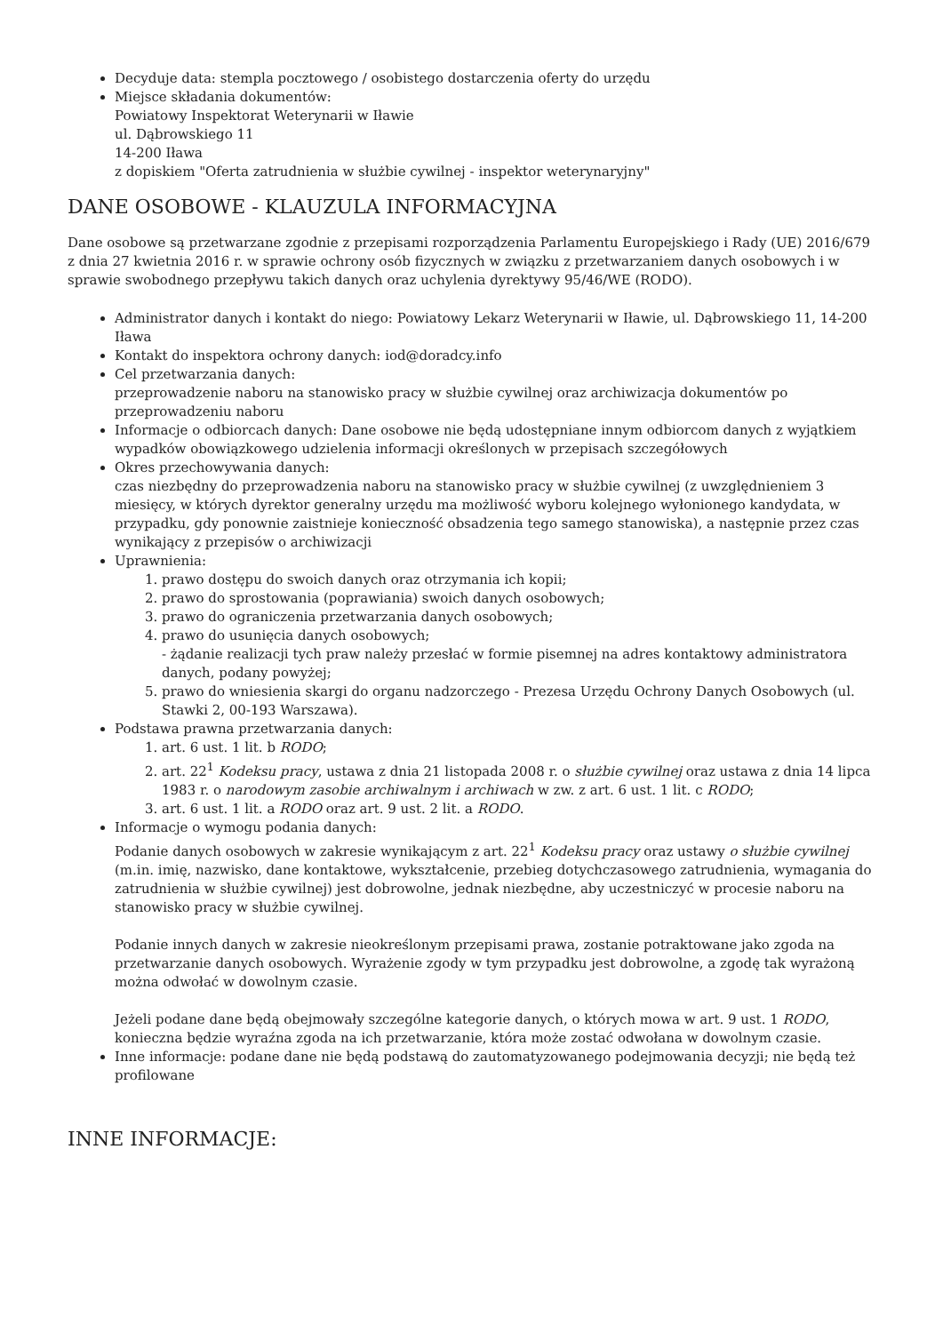Decyduje data: stempla pocztowego / osobistego dostarczenia oferty do urzędu
Miejsce składania dokumentów:
Powiatowy Inspektorat Weterynarii w Iławie
ul. Dąbrowskiego 11
14-200 Iława
z dopiskiem "Oferta zatrudnienia w służbie cywilnej - inspektor weterynaryjny"
DANE OSOBOWE - KLAUZULA INFORMACYJNA
Dane osobowe są przetwarzane zgodnie z przepisami rozporządzenia Parlamentu Europejskiego i Rady (UE) 2016/679 z dnia 27 kwietnia 2016 r. w sprawie ochrony osób fizycznych w związku z przetwarzaniem danych osobowych i w sprawie swobodnego przepływu takich danych oraz uchylenia dyrektywy 95/46/WE (RODO).
Administrator danych i kontakt do niego: Powiatowy Lekarz Weterynarii w Iławie, ul. Dąbrowskiego 11, 14-200 Iława
Kontakt do inspektora ochrony danych: iod@doradcy.info
Cel przetwarzania danych:
przeprowadzenie naboru na stanowisko pracy w służbie cywilnej oraz archiwizacja dokumentów po przeprowadzeniu naboru
Informacje o odbiorcach danych: Dane osobowe nie będą udostępniane innym odbiorcom danych z wyjątkiem wypadków obowiązkowego udzielenia informacji określonych w przepisach szczegółowych
Okres przechowywania danych:
czas niezbędny do przeprowadzenia naboru na stanowisko pracy w służbie cywilnej (z uwzględnieniem 3 miesięcy, w których dyrektor generalny urzędu ma możliwość wyboru kolejnego wyłonionego kandydata, w przypadku, gdy ponownie zaistnieje konieczność obsadzenia tego samego stanowiska), a następnie przez czas wynikający z przepisów o archiwizacji
Uprawnienia:
1. prawo dostępu do swoich danych oraz otrzymania ich kopii;
2. prawo do sprostowania (poprawiania) swoich danych osobowych;
3. prawo do ograniczenia przetwarzania danych osobowych;
4. prawo do usunięcia danych osobowych;
- żądanie realizacji tych praw należy przesłać w formie pisemnej na adres kontaktowy administratora danych, podany powyżej;
5. prawo do wniesienia skargi do organu nadzorczego - Prezesa Urzędu Ochrony Danych Osobowych (ul. Stawki 2, 00-193 Warszawa).
Podstawa prawna przetwarzania danych:
1. art. 6 ust. 1 lit. b RODO;
2. art. 22<sup>1</sup> Kodeksu pracy, ustawa z dnia 21 listopada 2008 r. o służbie cywilnej oraz ustawa z dnia 14 lipca 1983 r. o narodowym zasobie archiwalnym i archiwach w zw. z art. 6 ust. 1 lit. c RODO;
3. art. 6 ust. 1 lit. a RODO oraz art. 9 ust. 2 lit. a RODO.
Informacje o wymogu podania danych:
Podanie danych osobowych w zakresie wynikającym z art. 22<sup>1</sup> Kodeksu pracy oraz ustawy o służbie cywilnej (m.in. imię, nazwisko, dane kontaktowe, wykształcenie, przebieg dotychczasowego zatrudnienia, wymagania do zatrudnienia w służbie cywilnej) jest dobrowolne, jednak niezbędne, aby uczestniczyć w procesie naboru na stanowisko pracy w służbie cywilnej.
Podanie innych danych w zakresie nieokreślonym przepisami prawa, zostanie potraktowane jako zgoda na przetwarzanie danych osobowych. Wyrażenie zgody w tym przypadku jest dobrowolne, a zgodę tak wyrażoną można odwołać w dowolnym czasie.
Jeżeli podane dane będą obejmowały szczególne kategorie danych, o których mowa w art. 9 ust. 1 RODO, konieczna będzie wyraźna zgoda na ich przetwarzanie, która może zostać odwołana w dowolnym czasie.
Inne informacje: podane dane nie będą podstawą do zautomatyzowanego podejmowania decyzji; nie będą też profilowane
INNE INFORMACJE: